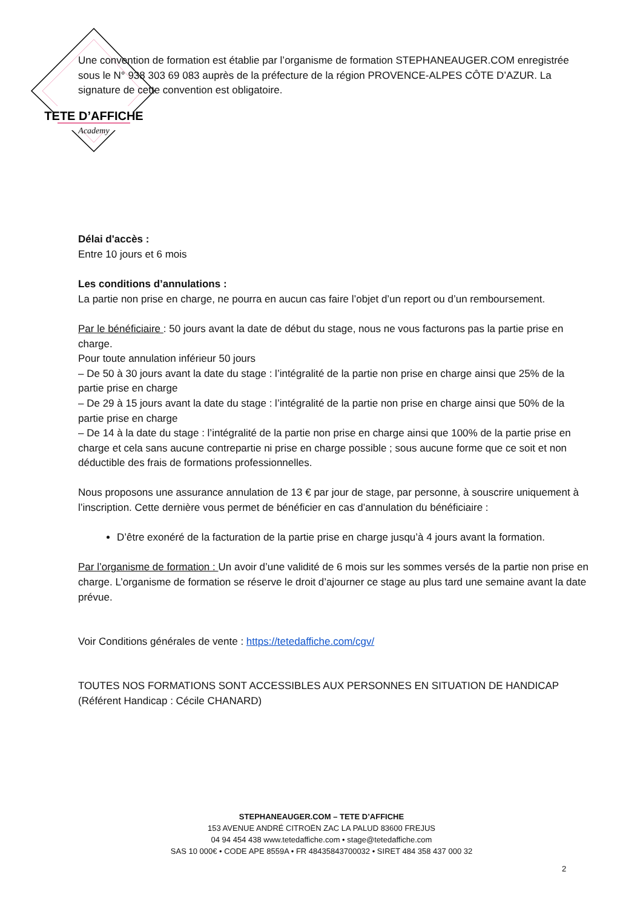TETE D’AFFICHE
Academy
Une convention de formation est établie par l’organisme de formation STEPHANEAUGER.COM enregistrée sous le N° 938 303 69 083 auprès de la préfecture de la région PROVENCE-ALPES CÔTE D’AZUR. La signature de cette convention est obligatoire.
Délai d'accès :
Entre 10 jours et 6 mois
Les conditions d’annulations :
La partie non prise en charge, ne pourra en aucun cas faire l’objet d’un report ou d’un remboursement.
Par le bénéficiaire : 50 jours avant la date de début du stage, nous ne vous facturons pas la partie prise en charge.
Pour toute annulation inférieur 50 jours
– De 50 à 30 jours avant la date du stage : l’intégralité de la partie non prise en charge ainsi que 25% de la partie prise en charge
– De 29 à 15 jours avant la date du stage : l’intégralité de la partie non prise en charge ainsi que 50% de la partie prise en charge
– De 14 à la date du stage : l’intégralité de la partie non prise en charge ainsi que 100% de la partie prise en charge et cela sans aucune contrepartie ni prise en charge possible ; sous aucune forme que ce soit et non déductible des frais de formations professionnelles.
Nous proposons une assurance annulation de 13 € par jour de stage, par personne, à souscrire uniquement à l’inscription. Cette dernière vous permet de bénéficier en cas d’annulation du bénéficiaire :
D’être exonéré de la facturation de la partie prise en charge jusqu’à 4 jours avant la formation.
Par l’organisme de formation : Un avoir d’une validité de 6 mois sur les sommes versés de la partie non prise en charge. L’organisme de formation se réserve le droit d’ajourner ce stage au plus tard une semaine avant la date prévue.
Voir Conditions générales de vente : https://tetedaffiche.com/cgv/
TOUTES NOS FORMATIONS SONT ACCESSIBLES AUX PERSONNES EN SITUATION DE HANDICAP (Référent Handicap : Cécile CHANARD)
STEPHANEAUGER.COM – TETE D’AFFICHE
153 AVENUE ANDRÉ CITROËN ZAC LA PALUD 83600 FREJUS
04 94 454 438 www.tetedaffiche.com • stage@tetedaffiche.com
SAS 10 000€ • CODE APE 8559A • FR 48435843700032 • SIRET 484 358 437 000 32
2